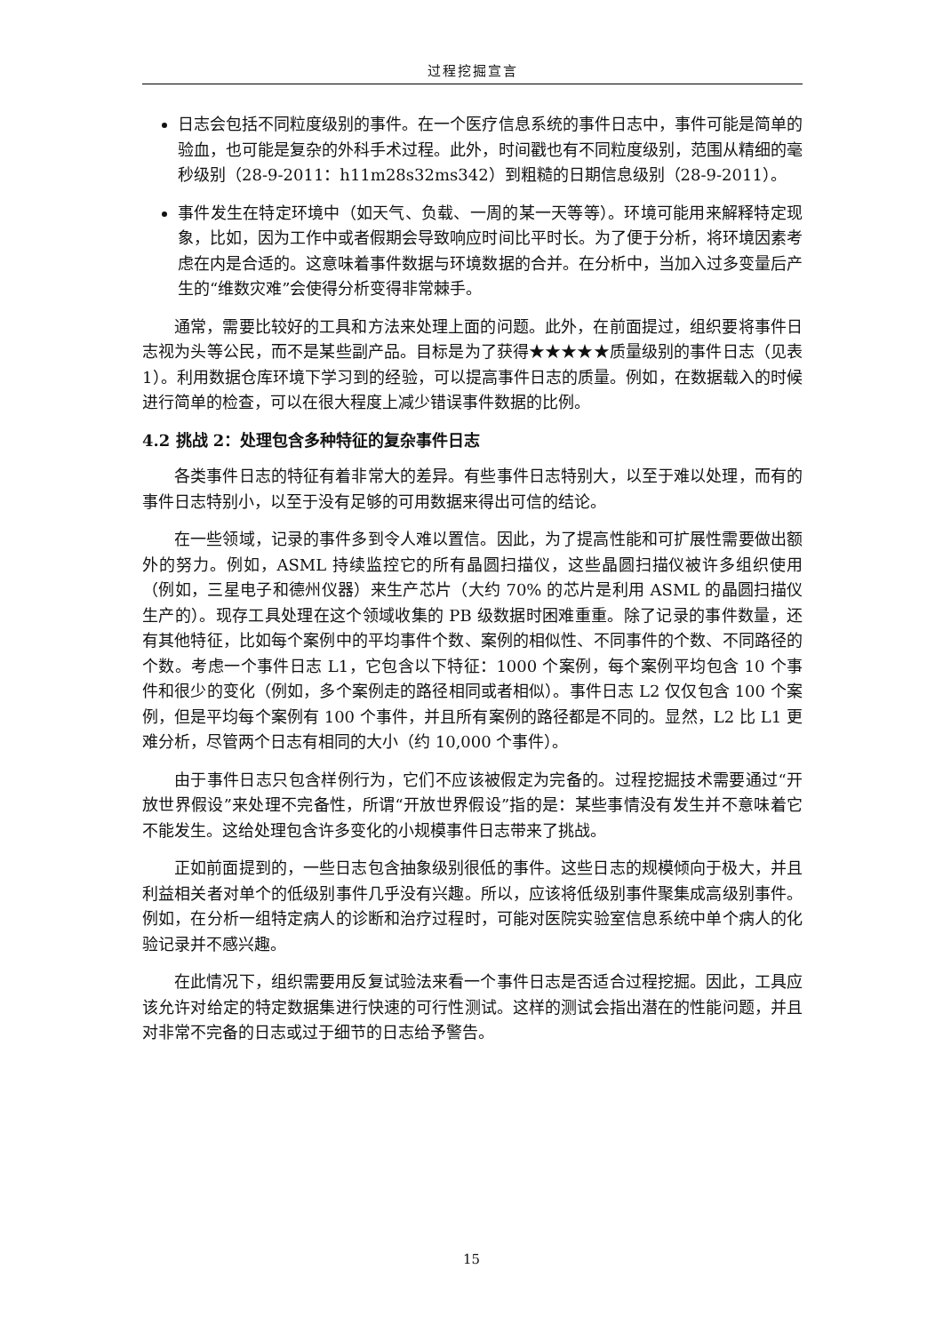过程挖掘宣言
日志会包括不同粒度级别的事件。在一个医疗信息系统的事件日志中，事件可能是简单的验血，也可能是复杂的外科手术过程。此外，时间戳也有不同粒度级别，范围从精细的毫秒级别（28-9-2011：h11m28s32ms342）到粗糙的日期信息级别（28-9-2011）。
事件发生在特定环境中（如天气、负载、一周的某一天等等）。环境可能用来解释特定现象，比如，因为工作中或者假期会导致响应时间比平时长。为了便于分析，将环境因素考虑在内是合适的。这意味着事件数据与环境数据的合并。在分析中，当加入过多变量后产生的“维数灾难”会使得分析变得非常棘手。
通常，需要比较好的工具和方法来处理上面的问题。此外，在前面提过，组织要将事件日志视为头等公民，而不是某些副产品。目标是为了获得★★★★★质量级别的事件日志（见表 1）。利用数据仓库环境下学习到的经验，可以提高事件日志的质量。例如，在数据载入的时候进行简单的检查，可以在很大程度上减少错误事件数据的比例。
4.2 挑战 2：处理包含多种特征的复杂事件日志
各类事件日志的特征有着非常大的差异。有些事件日志特别大，以至于难以处理，而有的事件日志特别小，以至于没有足够的可用数据来得出可信的结论。
在一些领域，记录的事件多到令人难以置信。因此，为了提高性能和可扩展性需要做出额外的努力。例如，ASML 持续监控它的所有晶圆扫描仪，这些晶圆扫描仪被许多组织使用（例如，三星电子和德州仪器）来生产芯片（大约 70% 的芯片是利用 ASML 的晶圆扫描仪生产的）。现存工具处理在这个领域收集的 PB 级数据时困难重重。除了记录的事件数量，还有其他特征，比如每个案例中的平均事件个数、案例的相似性、不同事件的个数、不同路径的个数。考虑一个事件日志 L1，它包含以下特征：1000 个案例，每个案例平均包含 10 个事件和很少的变化（例如，多个案例走的路径相同或者相似）。事件日志 L2 仅仅包含 100 个案例，但是平均每个案例有 100 个事件，并且所有案例的路径都是不同的。显然，L2 比 L1 更难分析，尽管两个日志有相同的大小（约 10,000 个事件）。
由于事件日志只包含样例行为，它们不应该被假定为完备的。过程挖掘技术需要通过“开放世界假设”来处理不完备性，所谓“开放世界假设”指的是：某些事情没有发生并不意味着它不能发生。这给处理包含许多变化的小规模事件日志带来了挑战。
正如前面提到的，一些日志包含抽象级别很低的事件。这些日志的规模倾向于极大，并且利益相关者对单个的低级别事件几乎没有兴趣。所以，应该将低级别事件聚集成高级别事件。例如，在分析一组特定病人的诊断和治疗过程时，可能对医院实验室信息系统中单个病人的化验记录并不感兴趣。
在此情况下，组织需要用反复试验法来看一个事件日志是否适合过程挖掘。因此，工具应该允许对给定的特定数据集进行快速的可行性测试。这样的测试会指出潜在的性能问题，并且对非常不完备的日志或过于细节的日志给予警告。
15